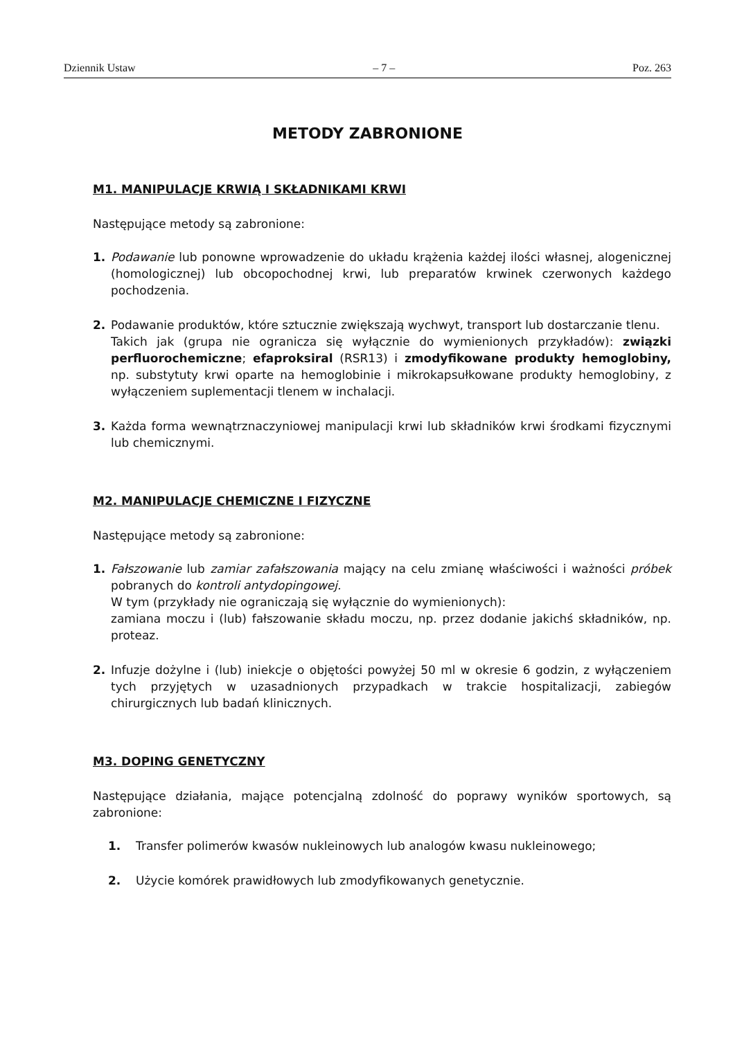Dziennik Ustaw – 7 – Poz. 263
METODY ZABRONIONE
M1. MANIPULACJE KRWIĄ I SKŁADNIKAMI KRWI
Następujące metody są zabronione:
1. Podawanie lub ponowne wprowadzenie do układu krążenia każdej ilości własnej, alogenicznej (homologicznej) lub obcopochodnej krwi, lub preparatów krwinek czerwonych każdego pochodzenia.
2. Podawanie produktów, które sztucznie zwiększają wychwyt, transport lub dostarczanie tlenu.
Takich jak (grupa nie ogranicza się wyłącznie do wymienionych przykładów): związki perfluorochemiczne; efaproksiral (RSR13) i zmodyfikowane produkty hemoglobiny, np. substytuty krwi oparte na hemoglobinie i mikrokapsułkowane produkty hemoglobiny, z wyłączeniem suplementacji tlenem w inchalacji.
3. Każda forma wewnątrznaczyniowej manipulacji krwi lub składników krwi środkami fizycznymi lub chemicznymi.
M2. MANIPULACJE CHEMICZNE I FIZYCZNE
Następujące metody są zabronione:
1. Fałszowanie lub zamiar zafałszowania mający na celu zmianę właściwości i ważności próbek pobranych do kontroli antydopingowej.
W tym (przykłady nie ograniczają się wyłącznie do wymienionych):
zamiana moczu i (lub) fałszowanie składu moczu, np. przez dodanie jakichś składników, np. proteaz.
2. Infuzje dożylne i (lub) iniekcje o objętości powyżej 50 ml w okresie 6 godzin, z wyłączeniem tych przyjętych w uzasadnionych przypadkach w trakcie hospitalizacji, zabiegów chirurgicznych lub badań klinicznych.
M3. DOPING GENETYCZNY
Następujące działania, mające potencjalną zdolność do poprawy wyników sportowych, są zabronione:
1. Transfer polimerów kwasów nukleinowych lub analogów kwasu nukleinowego;
2. Użycie komórek prawidłowych lub zmodyfikowanych genetycznie.